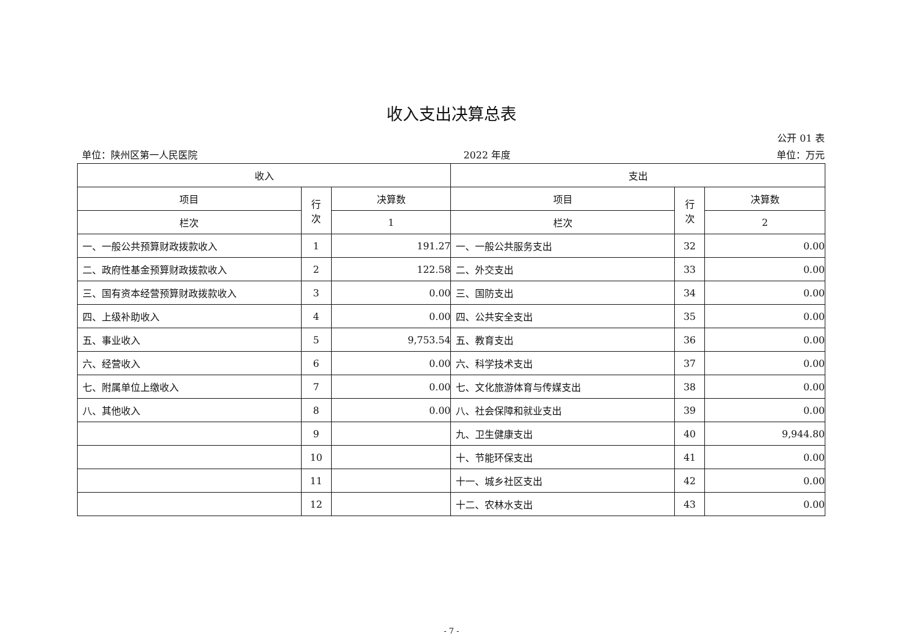收入支出决算总表
公开 01 表
单位：陕州区第一人民医院 2022 年度 单位：万元
| 收入 | | | 支出 | | |
| --- | --- | --- | --- | --- | --- |
| 项目 | 行 次 | 决算数 | 项目 | 行 次 | 决算数 |
| 栏次 | | 1 | 栏次 | | 2 |
| 一、一般公共预算财政拨款收入 | 1 | 191.27 | 一、一般公共服务支出 | 32 | 0.00 |
| 二、政府性基金预算财政拨款收入 | 2 | 122.58 | 二、外交支出 | 33 | 0.00 |
| 三、国有资本经营预算财政拨款收入 | 3 | 0.00 | 三、国防支出 | 34 | 0.00 |
| 四、上级补助收入 | 4 | 0.00 | 四、公共安全支出 | 35 | 0.00 |
| 五、事业收入 | 5 | 9,753.54 | 五、教育支出 | 36 | 0.00 |
| 六、经营收入 | 6 | 0.00 | 六、科学技术支出 | 37 | 0.00 |
| 七、附属单位上缴收入 | 7 | 0.00 | 七、文化旅游体育与传媒支出 | 38 | 0.00 |
| 八、其他收入 | 8 | 0.00 | 八、社会保障和就业支出 | 39 | 0.00 |
| | 9 | | 九、卫生健康支出 | 40 | 9,944.80 |
| | 10 | | 十、节能环保支出 | 41 | 0.00 |
| | 11 | | 十一、城乡社区支出 | 42 | 0.00 |
| | 12 | | 十二、农林水支出 | 43 | 0.00 |
- 7 -